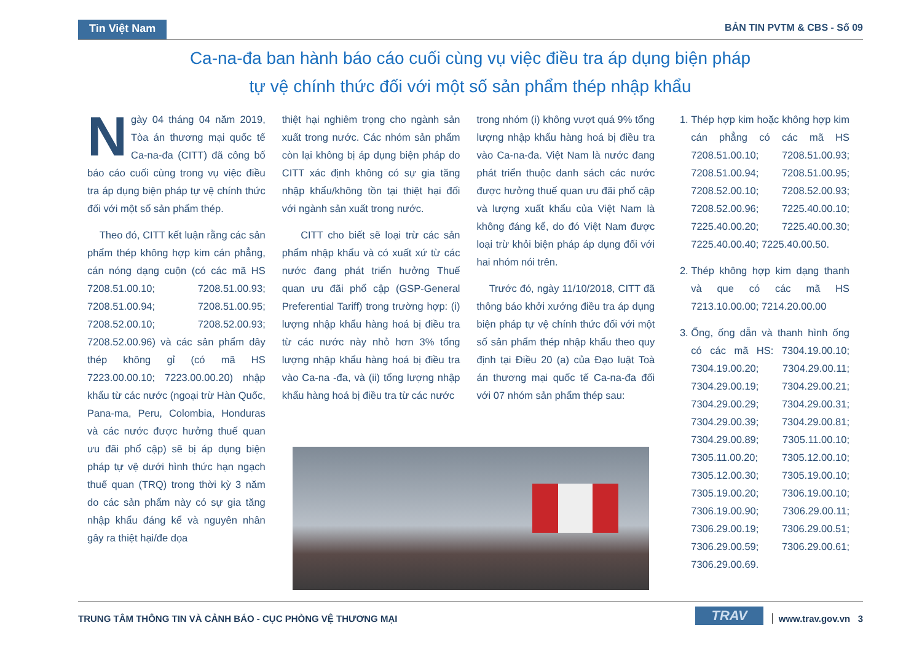Tin Việt Nam BẢN TIN PVTM & CBS - Số 09
Ca-na-đa ban hành báo cáo cuối cùng vụ việc điều tra áp dụng biện pháp
tự vệ chính thức đối với một số sản phẩm thép nhập khẩu
Ngày 04 tháng 04 năm 2019, Tòa án thương mại quốc tế Ca-na-đa (CITT) đã công bố báo cáo cuối cùng trong vụ việc điều tra áp dụng biện pháp tự vệ chính thức đối với một số sản phẩm thép.
Theo đó, CITT kết luận rằng các sản phẩm thép không hợp kim cán phẳng, cán nóng dạng cuộn (có các mã HS 7208.51.00.10; 7208.51.00.93; 7208.51.00.94; 7208.51.00.95; 7208.52.00.10; 7208.52.00.93; 7208.52.00.96) và các sản phẩm dây thép không gỉ (có mã HS 7223.00.00.10; 7223.00.00.20) nhập khẩu từ các nước (ngoại trừ Hàn Quốc, Pana-ma, Peru, Colombia, Honduras và các nước được hưởng thuế quan ưu đãi phổ cập) sẽ bị áp dụng biện pháp tự vệ dưới hình thức hạn ngạch thuế quan (TRQ) trong thời kỳ 3 năm do các sản phẩm này có sự gia tăng nhập khẩu đáng kể và nguyên nhân gây ra thiệt hại/đe dọa
thiệt hại nghiêm trọng cho ngành sản xuất trong nước. Các nhóm sản phẩm còn lại không bị áp dụng biện pháp do CITT xác định không có sự gia tăng nhập khẩu/không tồn tại thiệt hại đối với ngành sản xuất trong nước.
CITT cho biết sẽ loại trừ các sản phẩm nhập khẩu và có xuất xứ từ các nước đang phát triển hưởng Thuế quan ưu đãi phổ cập (GSP-General Preferential Tariff) trong trường hợp: (i) lượng nhập khẩu hàng hoá bị điều tra từ các nước này nhỏ hơn 3% tổng lượng nhập khẩu hàng hoá bị điều tra vào Ca-na -đa, và (ii) tổng lượng nhập khẩu hàng hoá bị điều tra từ các nước
trong nhóm (i) không vượt quá 9% tổng lượng nhập khẩu hàng hoá bị điều tra vào Ca-na-đa. Việt Nam là nước đang phát triển thuộc danh sách các nước được hưởng thuế quan ưu đãi phổ cập và lượng xuất khẩu của Việt Nam là không đáng kể, do đó Việt Nam được loại trừ khỏi biện pháp áp dụng đối với hai nhóm nói trên.
Trước đó, ngày 11/10/2018, CITT đã thông báo khởi xướng điều tra áp dụng biện pháp tự vệ chính thức đối với một số sản phẩm thép nhập khẩu theo quy định tại Điều 20 (a) của Đạo luật Toà án thương mại quốc tế Ca-na-đa đối với 07 nhóm sản phẩm thép sau:
1. Thép hợp kim hoặc không hợp kim cán phẳng có các mã HS 7208.51.00.10; 7208.51.00.93; 7208.51.00.94; 7208.51.00.95; 7208.52.00.10; 7208.52.00.93; 7208.52.00.96; 7225.40.00.10; 7225.40.00.20; 7225.40.00.30; 7225.40.00.40; 7225.40.00.50.
2. Thép không hợp kim dạng thanh và que có các mã HS 7213.10.00.00; 7214.20.00.00
3. Ống, ống dẫn và thanh hình ống có các mã HS: 7304.19.00.10; 7304.19.00.20; 7304.29.00.11; 7304.29.00.19; 7304.29.00.21; 7304.29.00.29; 7304.29.00.31; 7304.29.00.39; 7304.29.00.81; 7304.29.00.89; 7305.11.00.10; 7305.11.00.20; 7305.12.00.10; 7305.12.00.30; 7305.19.00.10; 7305.19.00.20; 7306.19.00.10; 7306.19.00.90; 7306.29.00.11; 7306.29.00.19; 7306.29.00.51; 7306.29.00.59; 7306.29.00.61; 7306.29.00.69.
TRUNG TÂM THÔNG TIN VÀ CẢNH BÁO - CỤC PHÒNG VỆ THƯƠNG MẠI TRAV www.trav.gov.vn 3